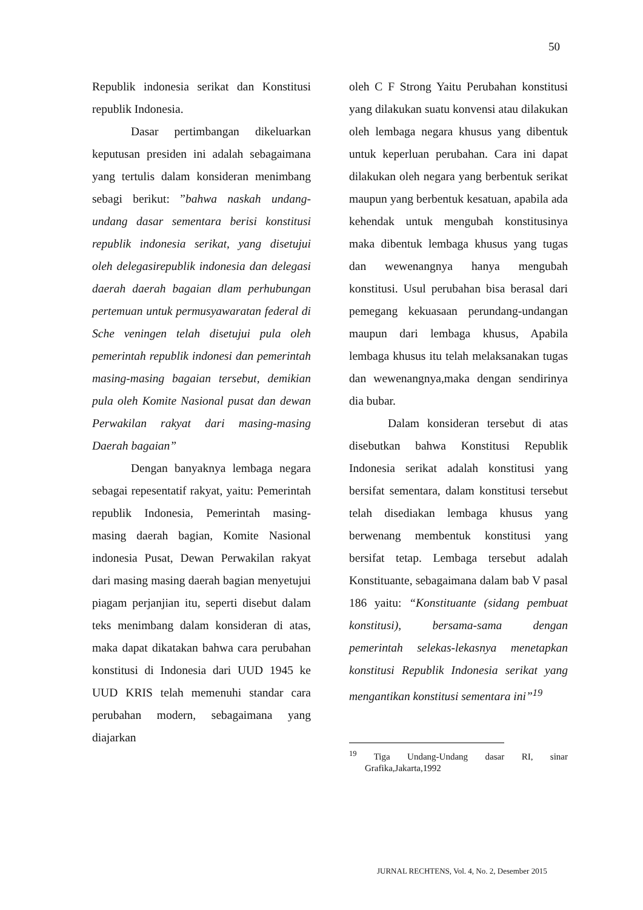50
Republik indonesia serikat dan Konstitusi republik Indonesia.
Dasar pertimbangan dikeluarkan keputusan presiden ini adalah sebagaimana yang tertulis dalam konsideran menimbang sebagi berikut: ”bahwa naskah undang-undang dasar sementara berisi konstitusi republik indonesia serikat, yang disetujui oleh delegasirepublik indonesia dan delegasi daerah daerah bagaian dlam perhubungan pertemuan untuk permusyawaratan federal di Sche veningen telah disetujui pula oleh pemerintah republik indonesi dan pemerintah masing-masing bagaian tersebut, demikian pula oleh Komite Nasional pusat dan dewan Perwakilan rakyat dari masing-masing Daerah bagaian”
Dengan banyaknya lembaga negara sebagai repesentatif rakyat, yaitu: Pemerintah republik Indonesia, Pemerintah masing-masing daerah bagian, Komite Nasional indonesia Pusat, Dewan Perwakilan rakyat dari masing masing daerah bagian menyetujui piagam perjanjian itu, seperti disebut dalam teks menimbang dalam konsideran di atas, maka dapat dikatakan bahwa cara perubahan konstitusi di Indonesia dari UUD 1945 ke UUD KRIS telah memenuhi standar cara perubahan modern, sebagaimana yang diajarkan
oleh C F Strong Yaitu Perubahan konstitusi yang dilakukan suatu konvensi atau dilakukan oleh lembaga negara khusus yang dibentuk untuk keperluan perubahan. Cara ini dapat dilakukan oleh negara yang berbentuk serikat maupun yang berbentuk kesatuan, apabila ada kehendak untuk mengubah konstitusinya maka dibentuk lembaga khusus yang tugas dan wewenangnya hanya mengubah konstitusi. Usul perubahan bisa berasal dari pemegang kekuasaan perundang-undangan maupun dari lembaga khusus, Apabila lembaga khusus itu telah melaksanakan tugas dan wewenangnya,maka dengan sendirinya dia bubar.
Dalam konsideran tersebut di atas disebutkan bahwa Konstitusi Republik Indonesia serikat adalah konstitusi yang bersifat sementara, dalam konstitusi tersebut telah disediakan lembaga khusus yang berwenang membentuk konstitusi yang bersifat tetap. Lembaga tersebut adalah Konstituante, sebagaimana dalam bab V pasal 186 yaitu: “Konstituante (sidang pembuat konstitusi), bersama-sama dengan pemerintah selekas-lekasnya menetapkan konstitusi Republik Indonesia serikat yang mengantikan konstitusi sementara ini”<sup>19</sup>
<sup>19</sup> Tiga Undang-Undang dasar RI, sinar Grafika,Jakarta,1992
JURNAL RECHTENS, Vol. 4, No. 2, Desember 2015